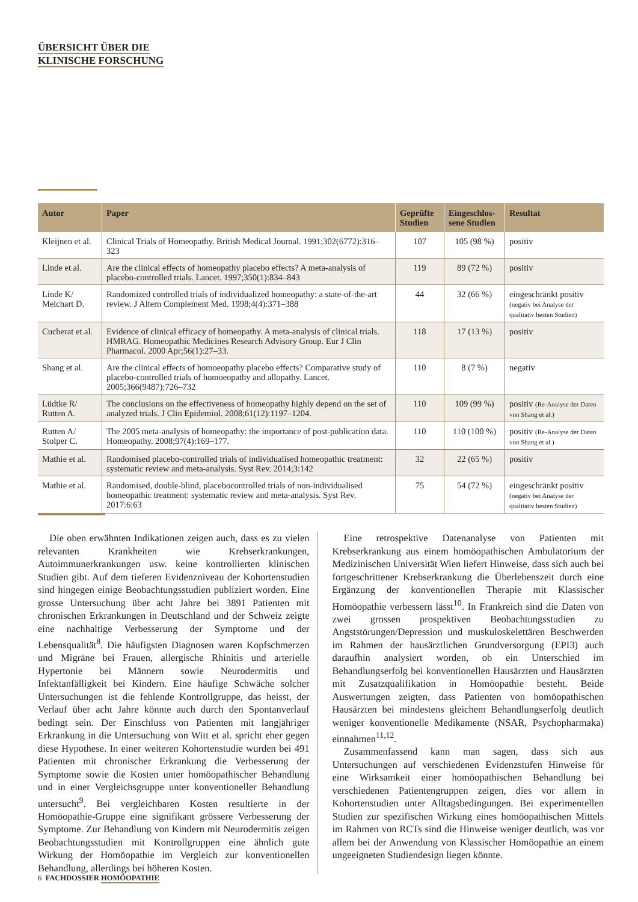ÜBERSICHT ÜBER DIE
KLINISCHE FORSCHUNG
| Autor | Paper | Geprüfte Studien | Eingeschlos-sene Studien | Resultat |
| --- | --- | --- | --- | --- |
| Kleijnen et al. | Clinical Trials of Homeopathy. British Medical Journal. 1991;302(6772):316–323 | 107 | 105 (98 %) | positiv |
| Linde et al. | Are the clinical effects of homeopathy placebo effects? A meta-analysis of placebo-controlled trials. Lancet. 1997;350(1):834–843 | 119 | 89 (72 %) | positiv |
| Linde K/ Melchart D. | Randomized controlled trials of individualized homeopathy: a state-of-the-art review. J Altern Complement Med. 1998;4(4):371–388 | 44 | 32 (66 %) | eingeschränkt positiv (negativ bei Analyse der qualitativ besten Studien) |
| Cucherat et al. | Evidence of clinical efficacy of homeopathy. A meta-analysis of clinical trials. HMRAG. Homeopathic Medicines Research Advisory Group. Eur J Clin Pharmacol. 2000 Apr;56(1):27–33. | 118 | 17 (13 %) | positiv |
| Shang et al. | Are the clinical effects of homoeopathy placebo effects? Comparative study of placebo-controlled trials of homoeopathy and allopathy. Lancet. 2005;366(9487):726–732 | 110 | 8 (7 %) | negativ |
| Lüdtke R/ Rutten A. | The conclusions on the effectiveness of homeopathy highly depend on the set of analyzed trials. J Clin Epidemiol. 2008;61(12):1197–1204. | 110 | 109 (99 %) | positiv (Re-Analyse der Daten von Shang et al.) |
| Rutten A/ Stolper C. | The 2005 meta-analysis of homeopathy: the importance of post-publication data. Homeopathy. 2008;97(4):169–177. | 110 | 110 (100 %) | positiv (Re-Analyse der Daten von Shang et al.) |
| Mathie et al. | Randomised placebo-controlled trials of individualised homeopathic treatment: systematic review and meta-analysis. Syst Rev. 2014;3:142 | 32 | 22 (65 %) | positiv |
| Mathie et al. | Randomised, double-blind, placebocontrolled trials of non-individualised homeopathic treatment: systematic review and meta-analysis. Syst Rev. 2017:6:63 | 75 | 54 (72 %) | eingeschränkt positiv (negativ bei Analyse der qualitativ besten Studien) |
Die oben erwähnten Indikationen zeigen auch, dass es zu vielen relevanten Krankheiten wie Krebserkrankungen, Autoimmunerkrankungen usw. keine kontrollierten klinischen Studien gibt. Auf dem tieferen Evidenzniveau der Kohortenstudien sind hingegen einige Beobachtungsstudien publiziert worden. Eine grosse Untersuchung über acht Jahre bei 3891 Patienten mit chronischen Erkrankungen in Deutschland und der Schweiz zeigte eine nachhaltige Verbesserung der Symptome und der Lebensqualität<sup>8</sup>. Die häufigsten Diagnosen waren Kopfschmerzen und Migräne bei Frauen, allergische Rhinitis und arterielle Hypertonie bei Männern sowie Neurodermitis und Infektanfälligkeit bei Kindern. Eine häufige Schwäche solcher Untersuchungen ist die fehlende Kontrollgruppe, das heisst, der Verlauf über acht Jahre könnte auch durch den Spontanverlauf bedingt sein. Der Einschluss von Patienten mit langjähriger Erkrankung in die Untersuchung von Witt et al. spricht eher gegen diese Hypothese. In einer weiteren Kohortenstudie wurden bei 491 Patienten mit chronischer Erkrankung die Verbesserung der Symptome sowie die Kosten unter homöopathischer Behandlung und in einer Vergleichsgruppe unter konventioneller Behandlung untersucht<sup>9</sup>. Bei vergleichbaren Kosten resultierte in der Homöopathie-Gruppe eine signifikant grössere Verbesserung der Symptome. Zur Behandlung von Kindern mit Neurodermitis zeigen Beobachtungsstudien mit Kontrollgruppen eine ähnlich gute Wirkung der Homöopathie im Vergleich zur konventionellen Behandlung, allerdings bei höheren Kosten.
Eine retrospektive Datenanalyse von Patienten mit Krebserkrankung aus einem homöopathischen Ambulatorium der Medizinischen Universität Wien liefert Hinweise, dass sich auch bei fortgeschrittener Krebserkrankung die Überlebenszeit durch eine Ergänzung der konventionellen Therapie mit Klassischer Homöopathie verbessern lässt<sup>10</sup>. In Frankreich sind die Daten von zwei grossen prospektiven Beobachtungsstudien zu Angststörungen/Depression und muskuloskelettären Beschwerden im Rahmen der hausärztlichen Grundversorgung (EPI3) auch daraufhin analysiert worden, ob ein Unterschied im Behandlungserfolg bei konventionellen Hausärzten und Hausärzten mit Zusatzqualifikation in Homöopathie besteht. Beide Auswertungen zeigten, dass Patienten von homöopathischen Hausärzten bei mindestens gleichem Behandlungserfolg deutlich weniger konventionelle Medikamente (NSAR, Psychopharmaka) einnahmen<sup>11,12</sup>.
Zusammenfassend kann man sagen, dass sich aus Untersuchungen auf verschiedenen Evidenzstufen Hinweise für eine Wirksamkeit einer homöopathischen Behandlung bei verschiedenen Patientengruppen zeigen, dies vor allem in Kohortenstudien unter Alltagsbedingungen. Bei experimentellen Studien zur spezifischen Wirkung eines homöopathischen Mittels im Rahmen von RCTs sind die Hinweise weniger deutlich, was vor allem bei der Anwendung von Klassischer Homöopathie an einem ungeeigneten Studiendesign liegen könnte.
6 FACHDOSSIER HOMÖOPATHIE